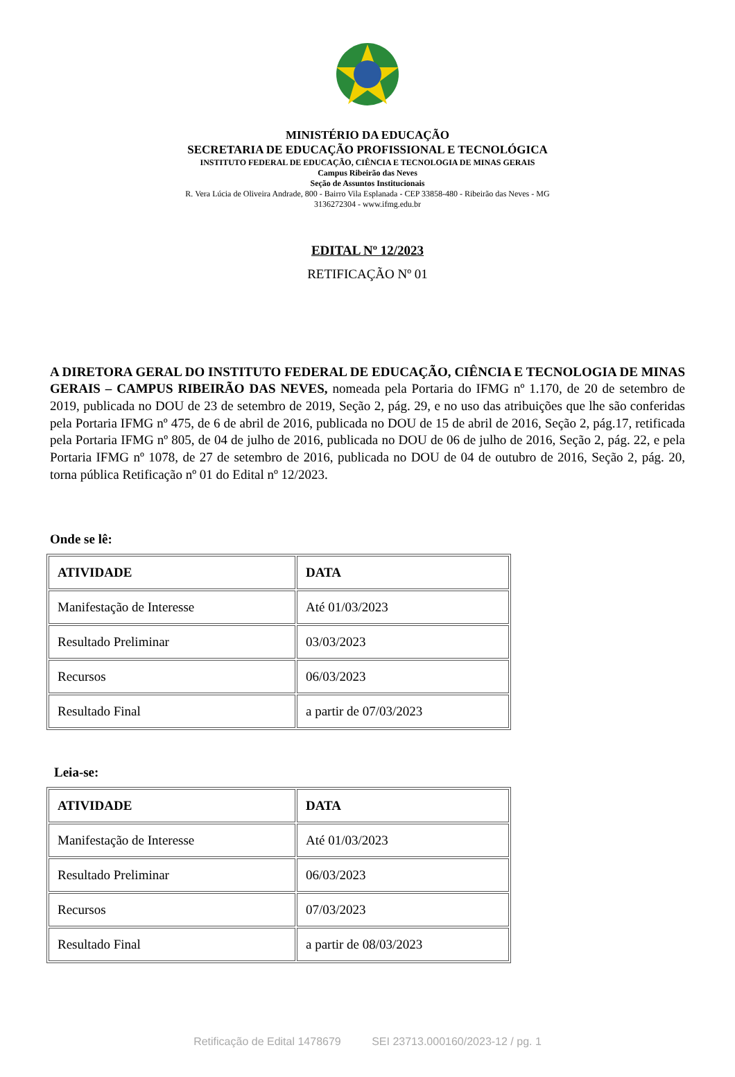MINISTÉRIO DA EDUCAÇÃO
SECRETARIA DE EDUCAÇÃO PROFISSIONAL E TECNOLÓGICA
INSTITUTO FEDERAL DE EDUCAÇÃO, CIÊNCIA E TECNOLOGIA DE MINAS GERAIS
Campus Ribeirão das Neves
Seção de Assuntos Institucionais
R. Vera Lúcia de Oliveira Andrade, 800 - Bairro Vila Esplanada - CEP 33858-480 - Ribeirão das Neves - MG
3136272304 - www.ifmg.edu.br
EDITAL Nº 12/2023
RETIFICAÇÃO Nº 01
A DIRETORA GERAL DO INSTITUTO FEDERAL DE EDUCAÇÃO, CIÊNCIA E TECNOLOGIA DE MINAS GERAIS – CAMPUS RIBEIRÃO DAS NEVES, nomeada pela Portaria do IFMG nº 1.170, de 20 de setembro de 2019, publicada no DOU de 23 de setembro de 2019, Seção 2, pág. 29, e no uso das atribuições que lhe são conferidas pela Portaria IFMG nº 475, de 6 de abril de 2016, publicada no DOU de 15 de abril de 2016, Seção 2, pág.17, retificada pela Portaria IFMG nº 805, de 04 de julho de 2016, publicada no DOU de 06 de julho de 2016, Seção 2, pág. 22, e pela Portaria IFMG nº 1078, de 27 de setembro de 2016, publicada no DOU de 04 de outubro de 2016, Seção 2, pág. 20, torna pública Retificação nº 01 do Edital nº 12/2023.
Onde se lê:
| ATIVIDADE | DATA |
| --- | --- |
| Manifestação de Interesse | Até 01/03/2023 |
| Resultado Preliminar | 03/03/2023 |
| Recursos | 06/03/2023 |
| Resultado Final | a partir de 07/03/2023 |
Leia-se:
| ATIVIDADE | DATA |
| --- | --- |
| Manifestação de Interesse | Até 01/03/2023 |
| Resultado Preliminar | 06/03/2023 |
| Recursos | 07/03/2023 |
| Resultado Final | a partir de 08/03/2023 |
Retificação de Edital 1478679 SEI 23713.000160/2023-12 / pg. 1